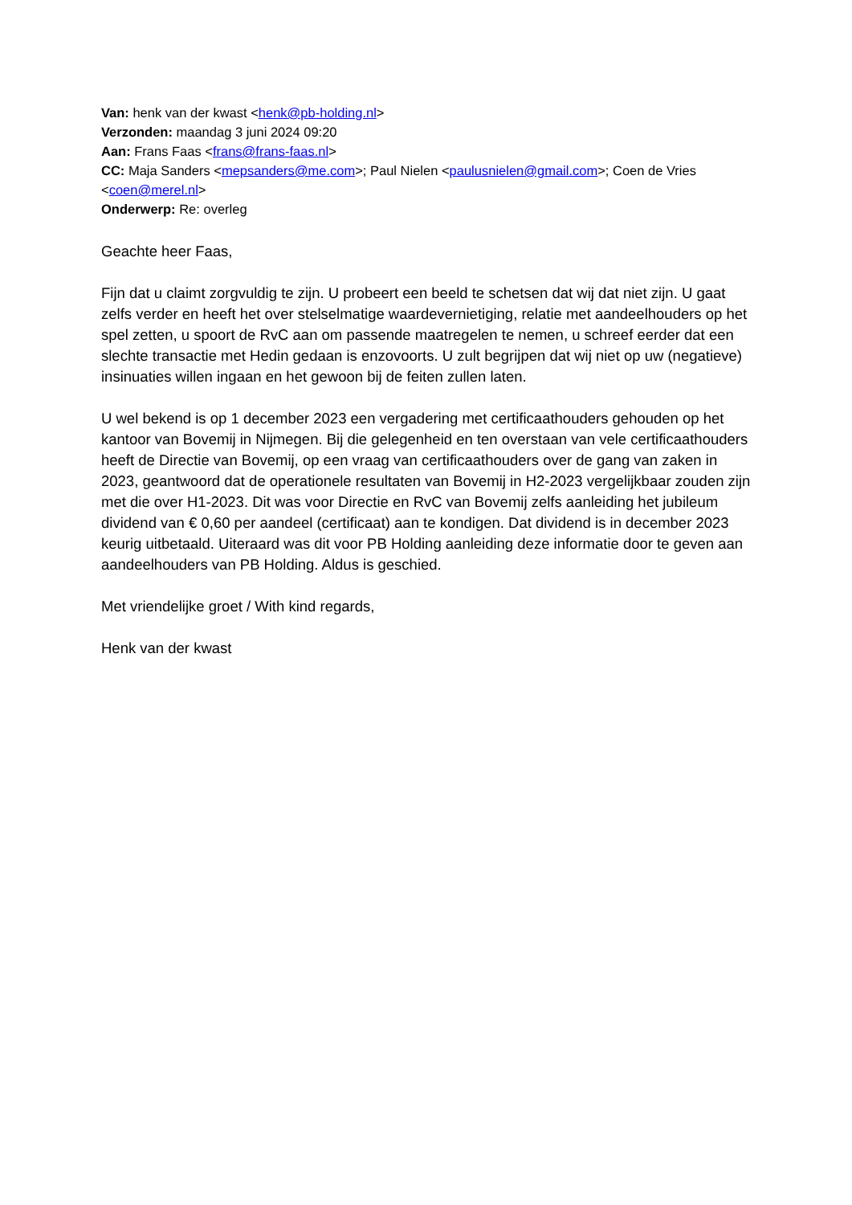Van: henk van der kwast <henk@pb-holding.nl>
Verzonden: maandag 3 juni 2024 09:20
Aan: Frans Faas <frans@frans-faas.nl>
CC: Maja Sanders <mepsanders@me.com>; Paul Nielen <paulusnielen@gmail.com>; Coen de Vries <coen@merel.nl>
Onderwerp: Re: overleg
Geachte heer Faas,
Fijn dat u claimt zorgvuldig te zijn. U probeert een beeld te schetsen dat wij dat niet zijn. U gaat zelfs verder en heeft het over stelselmatige waardevernietiging, relatie met aandeelhouders op het spel zetten, u spoort de RvC aan om passende maatregelen te nemen, u schreef eerder dat een slechte transactie met Hedin gedaan is enzovoorts. U zult begrijpen dat wij niet op uw (negatieve) insinuaties willen ingaan en het gewoon bij de feiten zullen laten.
U wel bekend is op 1 december 2023 een vergadering met certificaathouders gehouden op het kantoor van Bovemij in Nijmegen. Bij die gelegenheid en ten overstaan van vele certificaathouders heeft de Directie van Bovemij, op een vraag van certificaathouders over de gang van zaken in 2023, geantwoord dat de operationele resultaten van Bovemij in H2-2023 vergelijkbaar zouden zijn met die over H1-2023. Dit was voor Directie en RvC van Bovemij zelfs aanleiding het jubileum dividend van € 0,60 per aandeel (certificaat) aan te kondigen. Dat dividend is in december 2023 keurig uitbetaald. Uiteraard was dit voor PB Holding aanleiding deze informatie door te geven aan aandeelhouders van PB Holding. Aldus is geschied.
Met vriendelijke groet / With kind regards,
Henk van der kwast